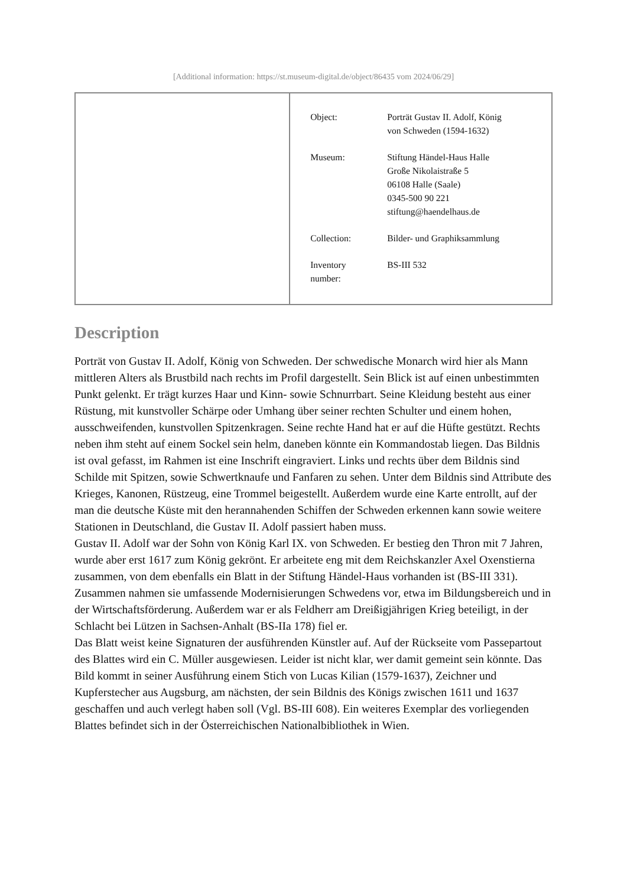[Additional information: https://st.museum-digital.de/object/86435 vom 2024/06/29]
| | / Object: / Porträt Gustav II. Adolf, König von Schweden (1594-1632) / / Museum: / Stiftung Händel-Haus Halle Große Nikolaistraße 5 06108 Halle (Saale) 0345-500 90 221 stiftung@haendelhaus.de / / Collection: / Bilder- und Graphiksammlung / / Inventory number: / BS-III 532 / |
Description
Porträt von Gustav II. Adolf, König von Schweden. Der schwedische Monarch wird hier als Mann mittleren Alters als Brustbild nach rechts im Profil dargestellt. Sein Blick ist auf einen unbestimmten Punkt gelenkt. Er trägt kurzes Haar und Kinn- sowie Schnurrbart. Seine Kleidung besteht aus einer Rüstung, mit kunstvoller Schärpe oder Umhang über seiner rechten Schulter und einem hohen, ausschweifenden, kunstvollen Spitzenkragen. Seine rechte Hand hat er auf die Hüfte gestützt. Rechts neben ihm steht auf einem Sockel sein helm, daneben könnte ein Kommandostab liegen. Das Bildnis ist oval gefasst, im Rahmen ist eine Inschrift eingraviert. Links und rechts über dem Bildnis sind Schilde mit Spitzen, sowie Schwertknaufe und Fanfaren zu sehen. Unter dem Bildnis sind Attribute des Krieges, Kanonen, Rüstzeug, eine Trommel beigestellt. Außerdem wurde eine Karte entrollt, auf der man die deutsche Küste mit den herannahenden Schiffen der Schweden erkennen kann sowie weitere Stationen in Deutschland, die Gustav II. Adolf passiert haben muss.
Gustav II. Adolf war der Sohn von König Karl IX. von Schweden. Er bestieg den Thron mit 7 Jahren, wurde aber erst 1617 zum König gekrönt. Er arbeitete eng mit dem Reichskanzler Axel Oxenstierna zusammen, von dem ebenfalls ein Blatt in der Stiftung Händel-Haus vorhanden ist (BS-III 331). Zusammen nahmen sie umfassende Modernisierungen Schwedens vor, etwa im Bildungsbereich und in der Wirtschaftsförderung. Außerdem war er als Feldherr am Dreißigjährigen Krieg beteiligt, in der Schlacht bei Lützen in Sachsen-Anhalt (BS-IIa 178) fiel er.
Das Blatt weist keine Signaturen der ausführenden Künstler auf. Auf der Rückseite vom Passepartout des Blattes wird ein C. Müller ausgewiesen. Leider ist nicht klar, wer damit gemeint sein könnte. Das Bild kommt in seiner Ausführung einem Stich von Lucas Kilian (1579-1637), Zeichner und Kupferstecher aus Augsburg, am nächsten, der sein Bildnis des Königs zwischen 1611 und 1637 geschaffen und auch verlegt haben soll (Vgl. BS-III 608). Ein weiteres Exemplar des vorliegenden Blattes befindet sich in der Österreichischen Nationalbibliothek in Wien.